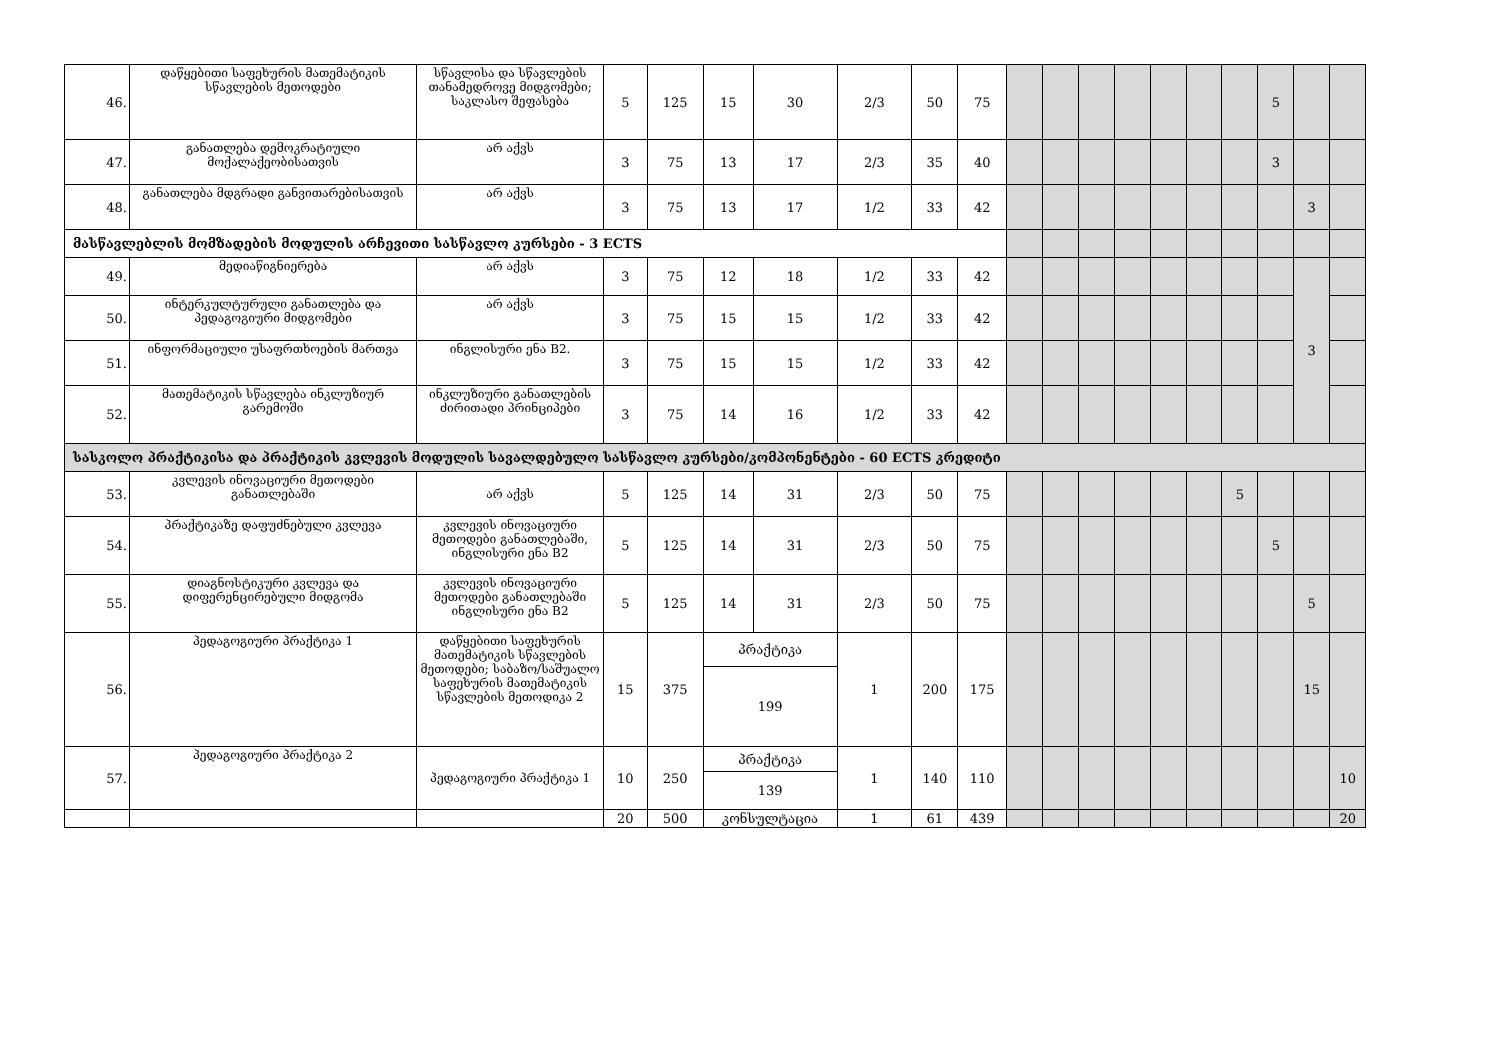| 46. | დაწყებითი საფეხურის მათემატიკის სწავლების მეთოდები | სწავლისა და სწავლების თანამედროვე მიდგომები; საკლასო შეფასება | 5 | 125 | 15 | 30 | 2/3 | 50 | 75 | | | | | | | | 5 | | |
| 47. | განათლება დემოკრატიული მოქალაქეობისათვის | არ აქვს | 3 | 75 | 13 | 17 | 2/3 | 35 | 40 | | | | | | | | 3 | | |
| 48. | განათლება მდგრადი განვითარებისათვის | არ აქვს | 3 | 75 | 13 | 17 | 1/2 | 33 | 42 | | | | | | | | | 3 | |
| მასწავლებლის მომზადების მოდულის არჩევითი სასწავლო კურსები - 3 ECTS | | | | | | | | | | | | | | | | | | | |
| 49. | მედიაწიგნიერება | არ აქვს | 3 | 75 | 12 | 18 | 1/2 | 33 | 42 | | | | | | | | | 3 | |
| 50. | ინტერკულტურული განათლება და პედაგოგიური მიდგომები | არ აქვს | 3 | 75 | 15 | 15 | 1/2 | 33 | 42 | | | | | | | | | | |
| 51. | ინფორმაციული უსაფრთხოების მართვა | ინგლისური ენა B2. | 3 | 75 | 15 | 15 | 1/2 | 33 | 42 | | | | | | | | | | |
| 52. | მათემატიკის სწავლება ინკლუზიურ გარემოში | ინკლუზიური განათლების ძირითადი პრინციპები | 3 | 75 | 14 | 16 | 1/2 | 33 | 42 | | | | | | | | | | |
| სასკოლო პრაქტიკისა და პრაქტიკის კვლევის მოდულის სავალდებულო სასწავლო კურსები/კომპონენტები - 60 ECTS კრედიტი | | | | | | | | | | | | | | | | | | | |
| 53. | კვლევის ინოვაციური მეთოდები განათლებაში | არ აქვს | 5 | 125 | 14 | 31 | 2/3 | 50 | 75 | | | | | | | 5 | | | |
| 54. | პრაქტიკაზე დაფუძნებული კვლევა | კვლევის ინოვაციური მეთოდები განათლებაში, ინგლისური ენა B2 | 5 | 125 | 14 | 31 | 2/3 | 50 | 75 | | | | | | | | 5 | | |
| 55. | დიაგნოსტიკური კვლევა და დიფერენცირებული მიდგომა | კვლევის ინოვაციური მეთოდები განათლებაში ინგლისური ენა B2 | 5 | 125 | 14 | 31 | 2/3 | 50 | 75 | | | | | | | | | 5 | |
| 56. | პედაგოგიური პრაქტიკა 1 | დაწყებითი საფეხურის მათემატიკის სწავლების მეთოდები; საბაზო/საშუალო საფეხურის მათემატიკის სწავლების მეთოდიკა 2 | 15 | 375 | პრაქტიკა | | 1 | 200 | 175 | | | | | | | | | 15 | |
| | | | | | 199 | | | | | | | | | | | | | | |
| 57. | პედაგოგიური პრაქტიკა 2 | პედაგოგიური პრაქტიკა 1 | 10 | 250 | პრაქტიკა | | 1 | 140 | 110 | | | | | | | | | | 10 |
| | | | | | 139 | | | | | | | | | | | | | | |
| | | | 20 | 500 | კონსულტაცია | | 1 | 61 | 439 | | | | | | | | | | 20 |